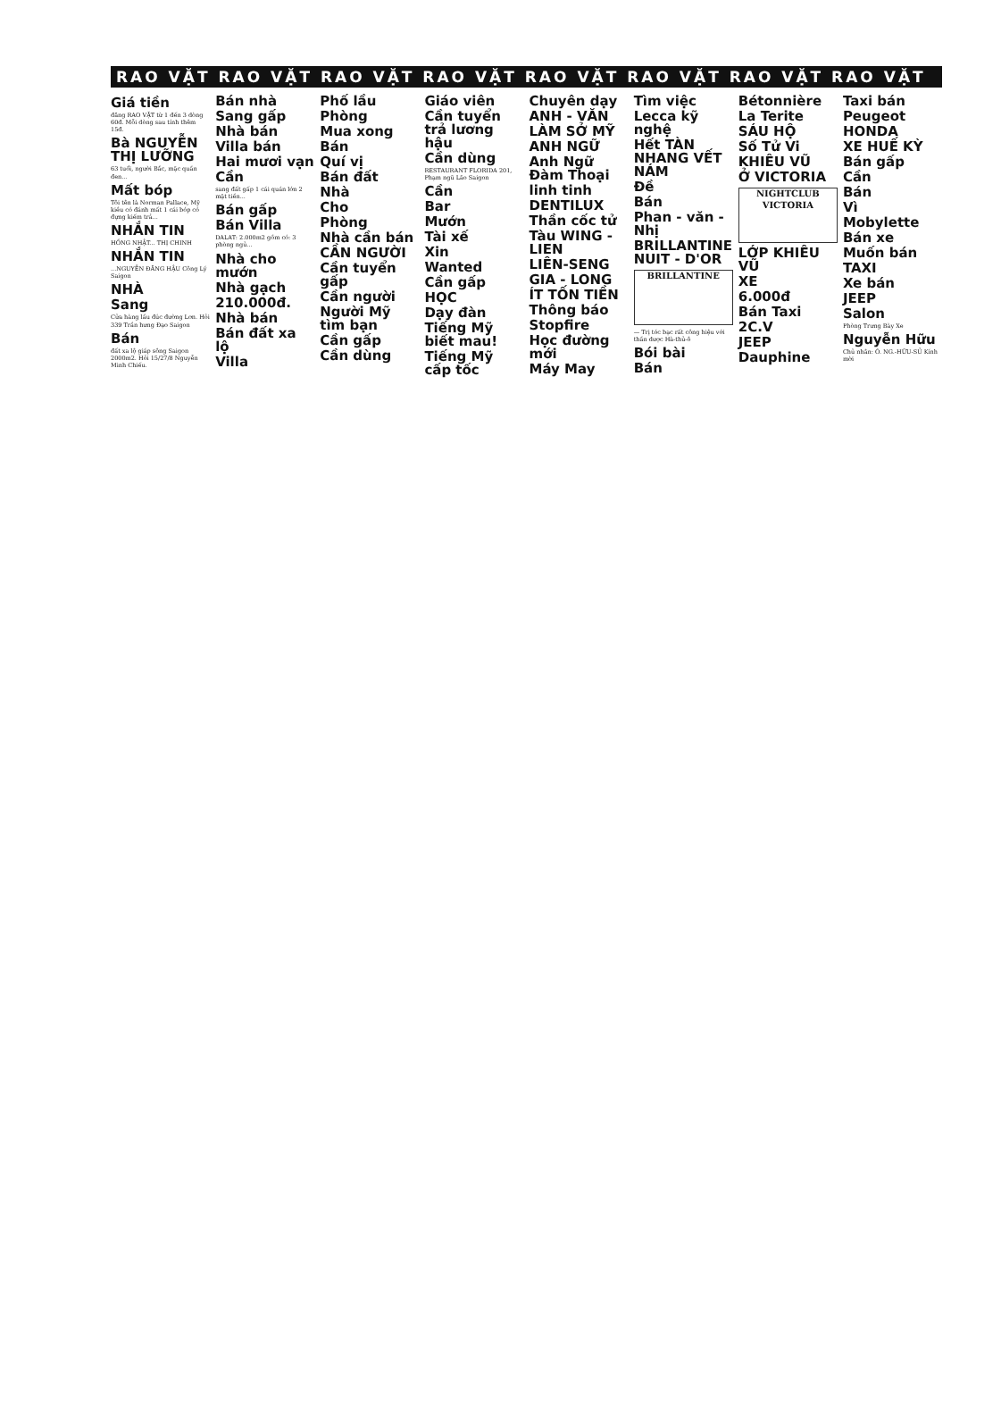RAO VẶT RAO VẶT RAO VẶT RAO VẶT RAO VẶT RAO VẶT RAO VẶT RAO VẶT
Giá tiền
đăng RAO VẶT từ 1 đến 3 dòng 60đ. Mỗi dòng sau tính thêm 15đ.
Bà NGUYỄN THỊ LƯỠNG
63 tuổi, người Bắc, mặc quần đen...
Mất bóp
Tôi tên là Norman Pallace, Mỹ kiều có đánh mất 1 cái bóp có đựng kiếm trả...
NHẮN TIN
HỒNG NHẬT... THỊ CHINH
NHẮN TIN
...NGUYỄN ĐĂNG HẬU Công Lý Saigon
NHÀ
Sang
Cửa hàng lầu đúc đường Lơn. Hỏi 339 Trần hưng Đạo Saigon
Bán
đất xa lộ giáp sông Saigon 2000m2. Hỏi 15/27/8 Nguyễn Minh Chiếu.
Bán nhà
Sang gấp
Nhà bán
Villa bán
Hai mươi vạn
Cần
sang đất gấp 1 cái quán lớn 2 mặt tiền...
Bán gấp
Bán Villa
DALAT: 2.000m2 gồm có: 3 phòng ngủ...
Nhà cho mướn
Nhà gạch
210.000đ.
Nhà bán
Bán đất xa lộ
Villa
Phố lầu
Phòng
Mua xong
Bán
Quí vị
Bán đất
Nhà
Cho
Phòng
Nhà cần bán
CẦN NGƯỜI
Cần tuyển gấp
Cần người
Người Mỹ tìm bạn
Cần gấp
Cần dùng
Giáo viên
Cần tuyển trả lương hậu
Cần dùng
RESTAURANT FLORIDA 201, Phạm ngũ Lão Saigon
Cần
Bar
Mướn
Tài xế
Xin
Wanted
Cần gấp
HỌC
Dạy đàn
Tiếng Mỹ biết mau!
Tiếng Mỹ cấp tốc
Chuyên dạy
ANH - VĂN
LÀM SỞ MỸ
ANH NGỮ
Anh Ngữ Đàm Thoại
linh tinh
DENTILUX
Thần cốc tử
Tàu WING - LIEN
LIÊN-SENG
GIA - LONG
ÍT TỐN TIỀN
Thông báo
Stopfire
Học đường mới
Máy May
Tìm việc
Lecca kỹ nghệ
Hết TÀN NHANG VẾT NÁM
Đề
Bán
Phan - văn - Nhị
BRILLANTINE NUIT - D'OR
BRILLANTINE
— Trị tóc bạc rất công hiệu với thần dược Hà-thủ-ô
Bói bài
Bán
Bétonnière
La Terite
SÁU HỘ
Số Tử Vi
KHIÊU VŨ
Ở VICTORIA
NIGHTCLUB VICTORIA
LỚP KHIÊU VŨ
XE
6.000đ
Bán Taxi
2C.V
JEEP
Dauphine
Taxi bán
Peugeot
HONDA
XE HUẾ KỲ
Bán gấp
Cần
Bán
Vì
Mobylette
Bán xe
Muốn bán
TAXI
Xe bán
JEEP
Salon
Phòng Trưng Bày Xe
Nguyễn Hữu
Chủ nhân: Ô. NG.-HỮU-SỦ Kính mời